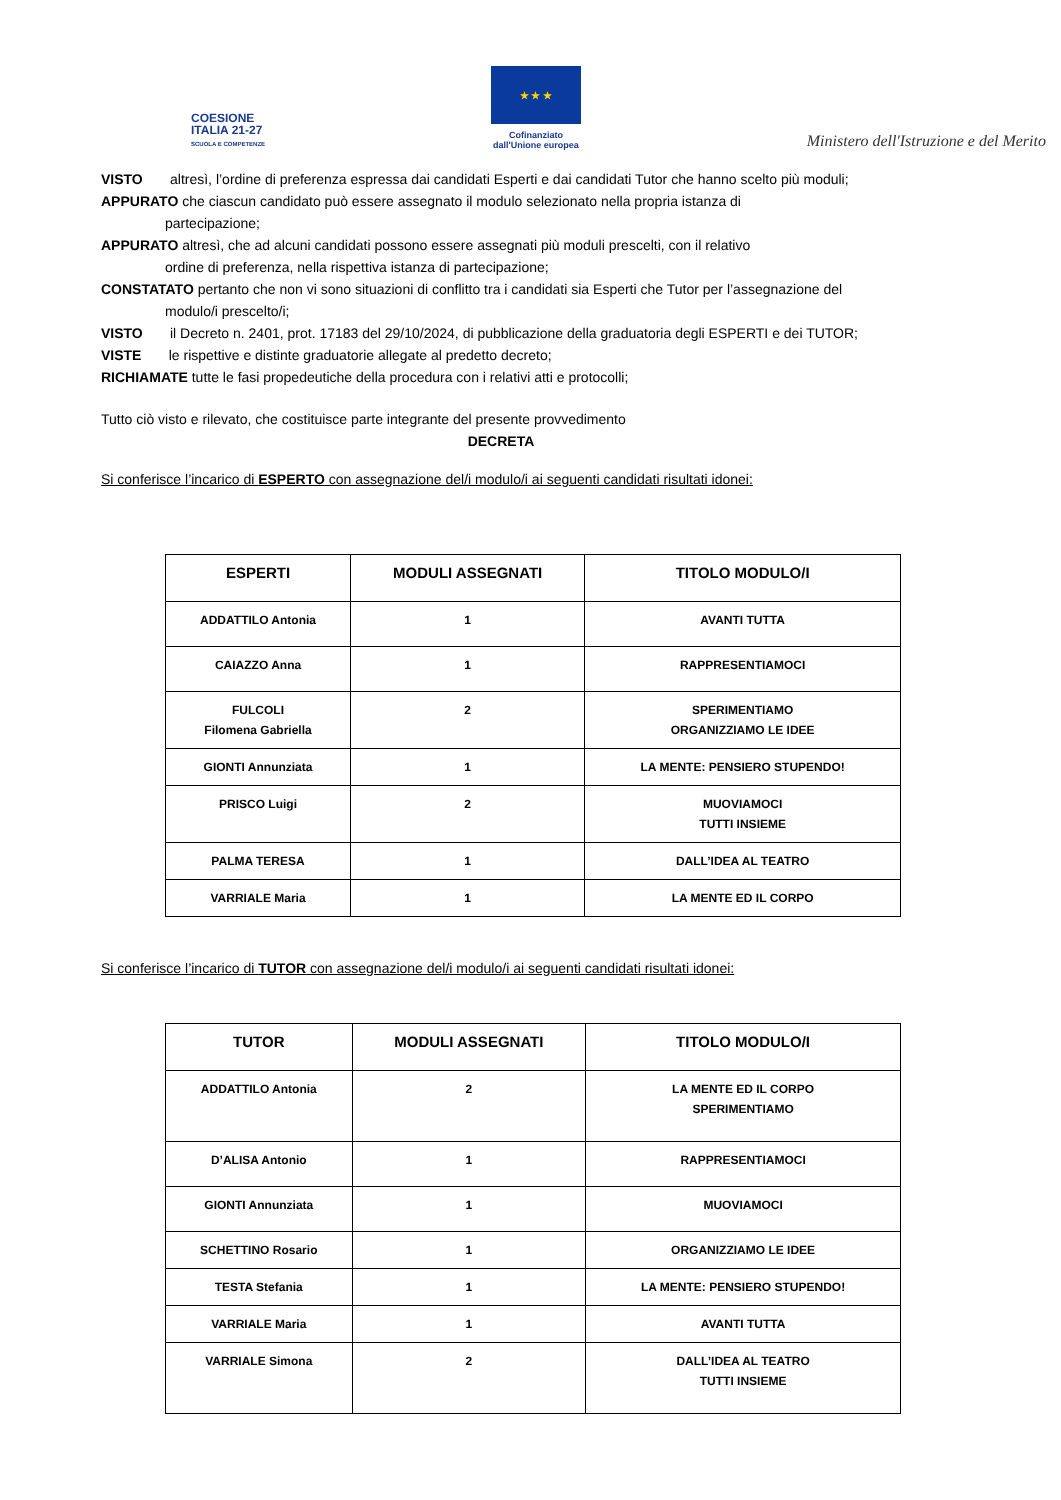COESIONE
ITALIA 21-27
SCUOLA E COMPETENZE
★ ★ ★
Cofinanziato
dall'Unione europea
Ministero dell'Istruzione e del Merito
VISTO altresì, l’ordine di preferenza espressa dai candidati Esperti e dai candidati Tutor che hanno scelto più moduli;
APPURATO che ciascun candidato può essere assegnato il modulo selezionato nella propria istanza di
partecipazione;
APPURATO altresì, che ad alcuni candidati possono essere assegnati più moduli prescelti, con il relativo
ordine di preferenza, nella rispettiva istanza di partecipazione;
CONSTATATO pertanto che non vi sono situazioni di conflitto tra i candidati sia Esperti che Tutor per l’assegnazione del
modulo/i prescelto/i;
VISTO il Decreto n. 2401, prot. 17183 del 29/10/2024, di pubblicazione della graduatoria degli ESPERTI e dei TUTOR;
VISTE le rispettive e distinte graduatorie allegate al predetto decreto;
RICHIAMATE tutte le fasi propedeutiche della procedura con i relativi atti e protocolli;
Tutto ciò visto e rilevato, che costituisce parte integrante del presente provvedimento
DECRETA
Si conferisce l’incarico di ESPERTO con assegnazione del/i modulo/i ai seguenti candidati risultati idonei:
| ESPERTI | MODULI ASSEGNATI | TITOLO MODULO/I |
| --- | --- | --- |
| ADDATTILO Antonia | 1 | AVANTI TUTTA |
| CAIAZZO Anna | 1 | RAPPRESENTIAMOCI |
| FULCOLI Filomena Gabriella | 2 | SPERIMENTIAMO ORGANIZZIAMO LE IDEE |
| GIONTI Annunziata | 1 | LA MENTE: PENSIERO STUPENDO! |
| PRISCO Luigi | 2 | MUOVIAMOCI TUTTI INSIEME |
| PALMA TERESA | 1 | DALL’IDEA AL TEATRO |
| VARRIALE Maria | 1 | LA MENTE ED IL CORPO |
Si conferisce l’incarico di TUTOR con assegnazione del/i modulo/i ai seguenti candidati risultati idonei:
| TUTOR | MODULI ASSEGNATI | TITOLO MODULO/I |
| --- | --- | --- |
| ADDATTILO Antonia | 2 | LA MENTE ED IL CORPO SPERIMENTIAMO |
| D’ALISA Antonio | 1 | RAPPRESENTIAMOCI |
| GIONTI Annunziata | 1 | MUOVIAMOCI |
| SCHETTINO Rosario | 1 | ORGANIZZIAMO LE IDEE |
| TESTA Stefania | 1 | LA MENTE: PENSIERO STUPENDO! |
| VARRIALE Maria | 1 | AVANTI TUTTA |
| VARRIALE Simona | 2 | DALL’IDEA AL TEATRO TUTTI INSIEME |